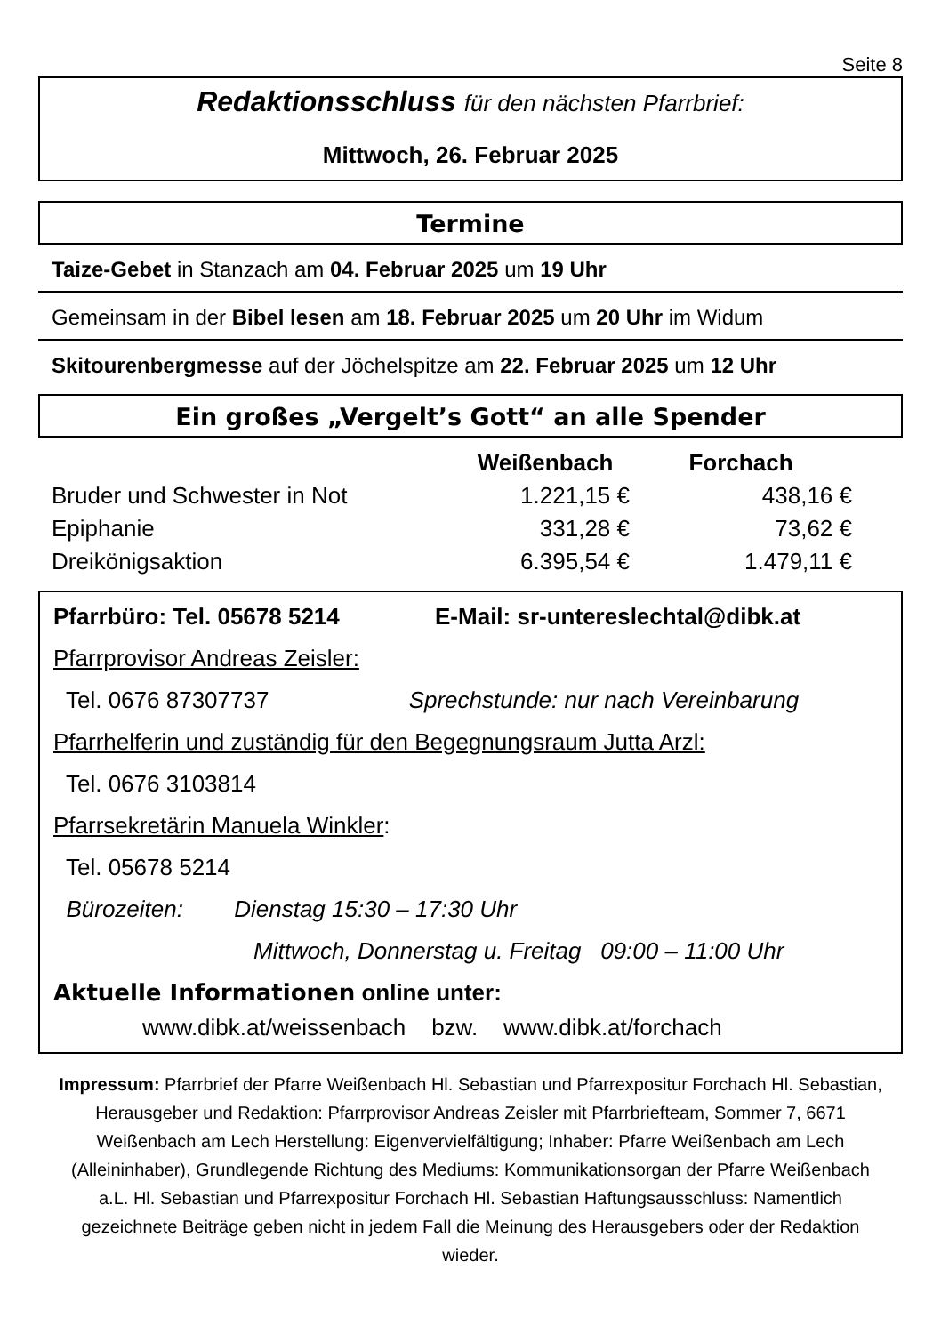Seite 8
Redaktionsschluss für den nächsten Pfarrbrief:
Mittwoch, 26. Februar 2025
Termine
Taize-Gebet in Stanzach am 04. Februar 2025 um 19 Uhr
Gemeinsam in der Bibel lesen am 18. Februar 2025 um 20 Uhr im Widum
Skitourenbergmesse auf der Jöchelspitze am 22. Februar 2025 um 12 Uhr
Ein großes „Vergelt’s Gott“ an alle Spender
| | Weißenbach | Forchach |
| --- | --- | --- |
| Bruder und Schwester in Not | 1.221,15 € | 438,16 € |
| Epiphanie | 331,28 € | 73,62 € |
| Dreikönigsaktion | 6.395,54 € | 1.479,11 € |
Pfarrbüro: Tel. 05678 5214 E-Mail: sr-untereslechtal@dibk.at
Pfarrprovisor Andreas Zeisler:
Tel. 0676 87307737 Sprechstunde: nur nach Vereinbarung
Pfarrhelferin und zuständig für den Begegnungsraum Jutta Arzl:
Tel. 0676 3103814
Pfarrsekretärin Manuela Winkler:
Tel. 05678 5214
Bürozeiten: Dienstag 15:30 – 17:30 Uhr
Mittwoch, Donnerstag u. Freitag 09:00 – 11:00 Uhr
Aktuelle Informationen online unter:
www.dibk.at/weissenbach bzw. www.dibk.at/forchach
Impressum: Pfarrbrief der Pfarre Weißenbach Hl. Sebastian und Pfarrexpositur Forchach Hl. Sebastian, Herausgeber und Redaktion: Pfarrprovisor Andreas Zeisler mit Pfarrbriefteam, Sommer 7, 6671 Weißenbach am Lech Herstellung: Eigenvervielfältigung; Inhaber: Pfarre Weißenbach am Lech (Alleininhaber), Grundlegende Richtung des Mediums: Kommunikationsorgan der Pfarre Weißenbach a.L. Hl. Sebastian und Pfarrexpositur Forchach Hl. Sebastian Haftungsausschluss: Namentlich gezeichnete Beiträge geben nicht in jedem Fall die Meinung des Herausgebers oder der Redaktion wieder.